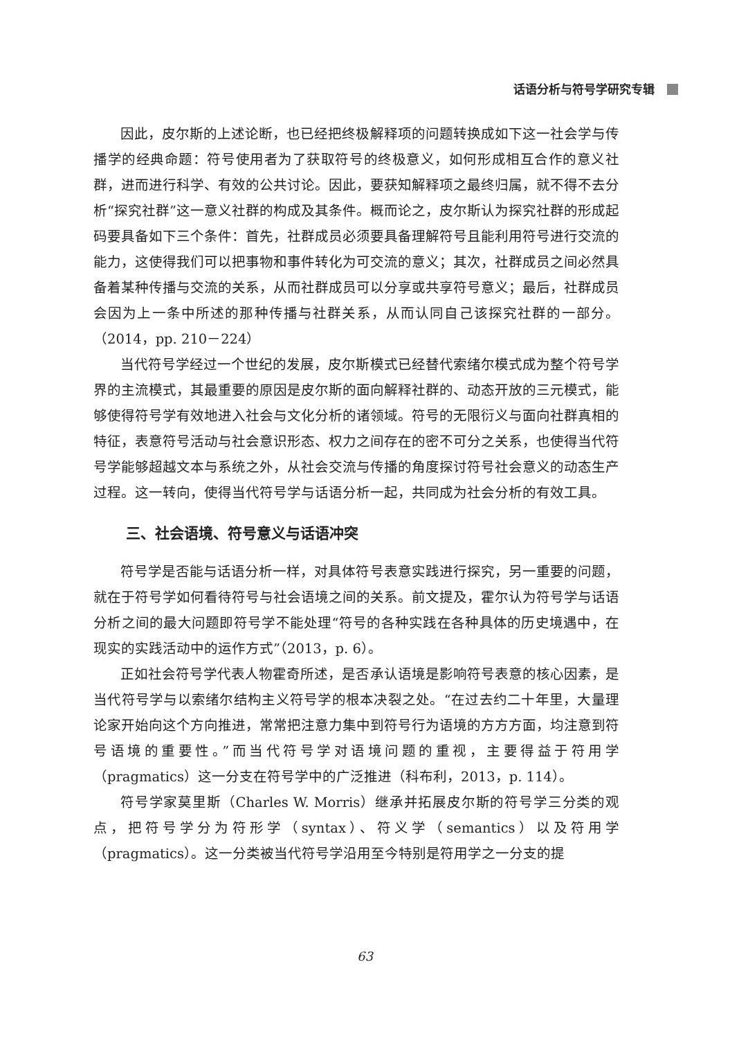话语分析与符号学研究专辑
因此，皮尔斯的上述论断，也已经把终极解释项的问题转换成如下这一社会学与传播学的经典命题：符号使用者为了获取符号的终极意义，如何形成相互合作的意义社群，进而进行科学、有效的公共讨论。因此，要获知解释项之最终归属，就不得不去分析“探究社群”这一意义社群的构成及其条件。概而论之，皮尔斯认为探究社群的形成起码要具备如下三个条件：首先，社群成员必须要具备理解符号且能利用符号进行交流的能力，这使得我们可以把事物和事件转化为可交流的意义；其次，社群成员之间必然具备着某种传播与交流的关系，从而社群成员可以分享或共享符号意义；最后，社群成员会因为上一条中所述的那种传播与社群关系，从而认同自己该探究社群的一部分。（2014，pp. 210－224）
当代符号学经过一个世纪的发展，皮尔斯模式已经替代索绪尔模式成为整个符号学界的主流模式，其最重要的原因是皮尔斯的面向解释社群的、动态开放的三元模式，能够使得符号学有效地进入社会与文化分析的诸领域。符号的无限衍义与面向社群真相的特征，表意符号活动与社会意识形态、权力之间存在的密不可分之关系，也使得当代符号学能够超越文本与系统之外，从社会交流与传播的角度探讨符号社会意义的动态生产过程。这一转向，使得当代符号学与话语分析一起，共同成为社会分析的有效工具。
三、社会语境、符号意义与话语冲突
符号学是否能与话语分析一样，对具体符号表意实践进行探究，另一重要的问题，就在于符号学如何看待符号与社会语境之间的关系。前文提及，霍尔认为符号学与话语分析之间的最大问题即符号学不能处理“符号的各种实践在各种具体的历史境遇中，在现实的实践活动中的运作方式”（2013，p. 6）。
正如社会符号学代表人物霍奇所述，是否承认语境是影响符号表意的核心因素，是当代符号学与以索绪尔结构主义符号学的根本决裂之处。“在过去约二十年里，大量理论家开始向这个方向推进，常常把注意力集中到符号行为语境的方方方面，均注意到符号语境的重要性。”而当代符号学对语境问题的重视，主要得益于符用学（pragmatics）这一分支在符号学中的广泛推进（科布利，2013，p. 114）。
符号学家莫里斯（Charles W. Morris）继承并拓展皮尔斯的符号学三分类的观点，把符号学分为符形学（syntax）、符义学（semantics）以及符用学（pragmatics）。这一分类被当代符号学沿用至今特别是符用学之一分支的提
63